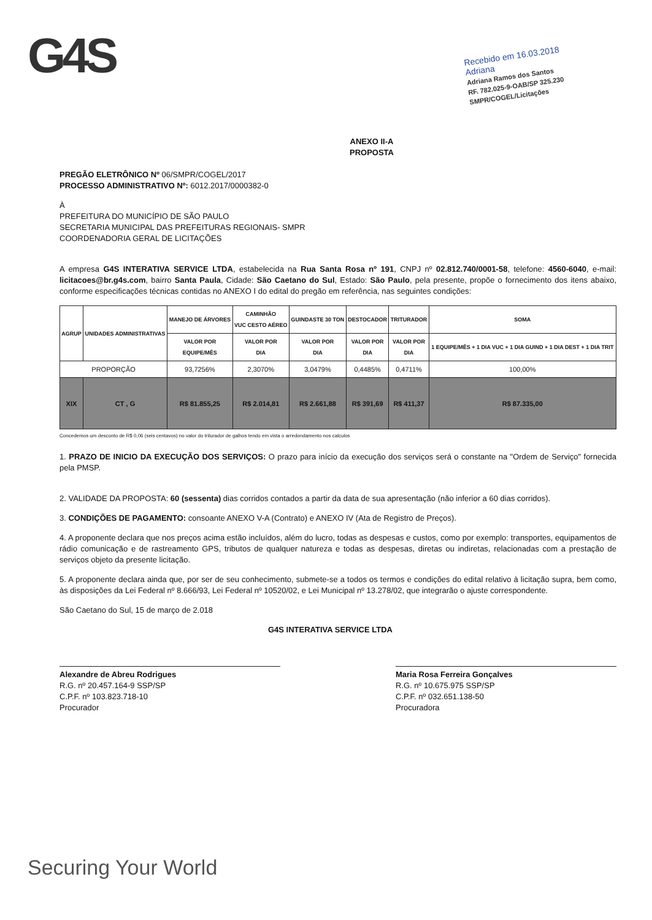G4S
Recebido em 16.03.2018
Adriana
Adriana Ramos dos Santos
RF. 782.025-9-OAB/SP 325.230
SMPR/COGEL/Licitações
ANEXO II-A
PROPOSTA
PREGÃO ELETRÔNICO Nº 06/SMPR/COGEL/2017
PROCESSO ADMINISTRATIVO Nº: 6012.2017/0000382-0
À
PREFEITURA DO MUNICÍPIO DE SÃO PAULO
SECRETARIA MUNICIPAL DAS PREFEITURAS REGIONAIS- SMPR
COORDENADORIA GERAL DE LICITAÇÕES
A empresa G4S INTERATIVA SERVICE LTDA, estabelecida na Rua Santa Rosa nº 191, CNPJ nº 02.812.740/0001-58, telefone: 4560-6040, e-mail: licitacoes@br.g4s.com, bairro Santa Paula, Cidade: São Caetano do Sul, Estado: São Paulo, pela presente, propõe o fornecimento dos itens abaixo, conforme especificações técnicas contidas no ANEXO I do edital do pregão em referência, nas seguintes condições:
| AGRUP | UNIDADES ADMINISTRATIVAS | MANEJO DE ÁRVORES | CAMINHÃO VUC CESTO AÉREO | GUINDASTE 30 TON | DESTOCADOR | TRITURADOR | SOMA |
| --- | --- | --- | --- | --- | --- | --- | --- |
| | | VALOR POR EQUIPE/MÊS | VALOR POR DIA | VALOR POR DIA | VALOR POR DIA | VALOR POR DIA | 1 EQUIPE/MÊS + 1 DIA VUC + 1 DIA GUIND + 1 DIA DEST + 1 DIA TRIT |
| PROPORÇÃO | | 93,7256% | 2,3070% | 3,0479% | 0,4485% | 0,4711% | 100,00% |
| XIX | CT , G | R$ 81.855,25 | R$ 2.014,81 | R$ 2.661,88 | R$ 391,69 | R$ 411,37 | R$ 87.335,00 |
Concedemos um desconto de R$ 0,06 (seis centavos) no valor do triturador de galhos tendo em vista o arredondamento nos calculos
1. PRAZO DE INICIO DA EXECUÇÃO DOS SERVIÇOS: O prazo para início da execução dos serviços será o constante na "Ordem de Serviço" fornecida pela PMSP.
2. VALIDADE DA PROPOSTA: 60 (sessenta) dias corridos contados a partir da data de sua apresentação (não inferior a 60 dias corridos).
3. CONDIÇÕES DE PAGAMENTO: consoante ANEXO V-A (Contrato) e ANEXO IV (Ata de Registro de Preços).
4. A proponente declara que nos preços acima estão incluídos, além do lucro, todas as despesas e custos, como por exemplo: transportes, equipamentos de rádio comunicação e de rastreamento GPS, tributos de qualquer natureza e todas as despesas, diretas ou indiretas, relacionadas com a prestação de serviços objeto da presente licitação.
5. A proponente declara ainda que, por ser de seu conhecimento, submete-se a todos os termos e condições do edital relativo à licitação supra, bem como, às disposições da Lei Federal nº 8.666/93, Lei Federal nº 10520/02, e Lei Municipal nº 13.278/02, que integrarão o ajuste correspondente.
São Caetano do Sul, 15 de março de 2.018
G4S INTERATIVA SERVICE LTDA
Alexandre de Abreu Rodrigues
R.G. nº 20.457.164-9 SSP/SP
C.P.F. nº 103.823.718-10
Procurador
Maria Rosa Ferreira Gonçalves
R.G. nº 10.675.975 SSP/SP
C.P.F. nº 032.651.138-50
Procuradora
Securing Your World